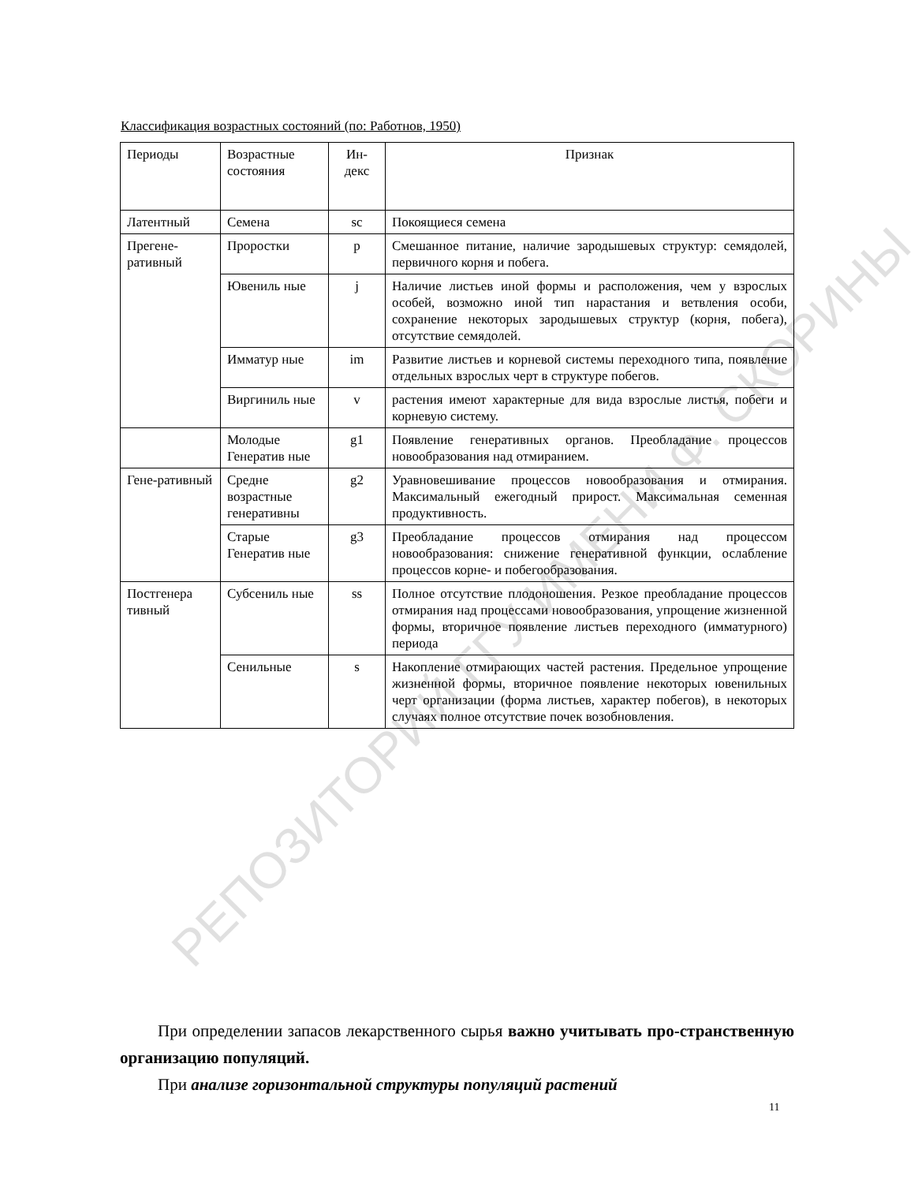РЕПОЗИТОРИЙ ГГУ ИМЕНИ Ф. СКОРИНЫ
Классификация возрастных состояний (по: Работнов, 1950)
| Периоды | Возрастные состояния | Ин-декс | Признак |
| --- | --- | --- | --- |
| Латентный | Семена | sc | Покоящиеся семена |
| Прегене-ративный | Проростки | p | Смешанное питание, наличие зародышевых структур: семядолей, первичного корня и побега. |
| | Ювениль ные | j | Наличие листьев иной формы и расположения, чем у взрослых особей, возможно иной тип нарастания и ветвления особи, сохранение некоторых зародышевых структур (корня, побега), отсутствие семядолей. |
| | Имматур ные | im | Развитие листьев и корневой системы переходного типа, появление отдельных взрослых черт в структуре побегов. |
| | Виргиниль ные | v | растения имеют характерные для вида взрослые листья, побеги и корневую систему. |
| | Молодые Генератив ные | g1 | Появление генеративных органов. Преобладание процессов новообразования над отмиранием. |
| Гене-ративный | Средне возрастные генеративны | g2 | Уравновешивание процессов новообразования и отмирания. Максимальный ежегодный прирост. Максимальная семенная продуктивность. |
| | Старые Генератив ные | g3 | Преобладание процессов отмирания над процессом новообразования: снижение генеративной функции, ослабление процессов корне- и побегообразования. |
| Постгенера тивный | Субсениль ные | ss | Полное отсутствие плодоношения. Резкое преобладание процессов отмирания над процессами новообразования, упрощение жизненной формы, вторичное появление листьев переходного (имматурного) периода |
| | Сенильные | s | Накопление отмирающих частей растения. Предельное упрощение жизненной формы, вторичное появление некоторых ювенильных черт организации (форма листьев, характер побегов), в некоторых случаях полное отсутствие почек возобновления. |
При определении запасов лекарственного сырья важно учитывать про-странственную организацию популяций.
При анализе горизонтальной структуры популяций растений
11